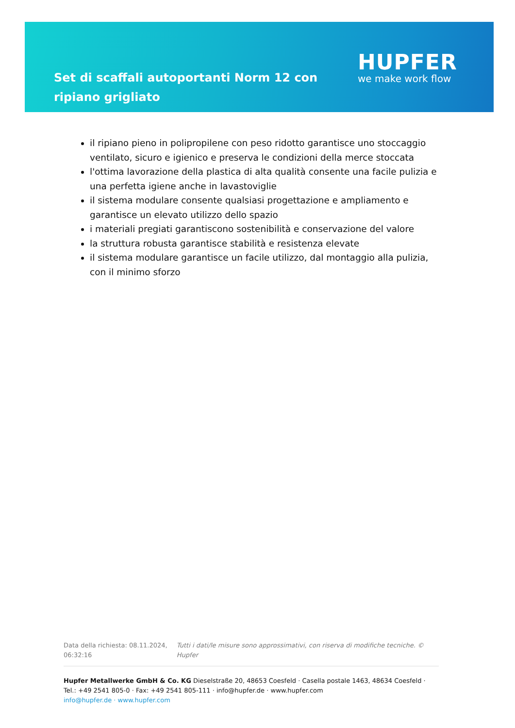Set di scaffali autoportanti Norm 12 con ripiano grigliato
HUPFER
we make work flow
il ripiano pieno in polipropilene con peso ridotto garantisce uno stoccaggio ventilato, sicuro e igienico e preserva le condizioni della merce stoccata
l'ottima lavorazione della plastica di alta qualità consente una facile pulizia e una perfetta igiene anche in lavastoviglie
il sistema modulare consente qualsiasi progettazione e ampliamento e garantisce un elevato utilizzo dello spazio
i materiali pregiati garantiscono sostenibilità e conservazione del valore
la struttura robusta garantisce stabilità e resistenza elevate
il sistema modulare garantisce un facile utilizzo, dal montaggio alla pulizia, con il minimo sforzo
Data della richiesta: 08.11.2024, 06:32:16
Tutti i dati/le misure sono approssimativi, con riserva di modifiche tecniche. © Hupfer
Hupfer Metallwerke GmbH & Co. KG Dieselstraße 20, 48653 Coesfeld · Casella postale 1463, 48634 Coesfeld · Tel.: +49 2541 805-0 · Fax: +49 2541 805-111 · info@hupfer.de · www.hupfer.com
info@hupfer.de · www.hupfer.com